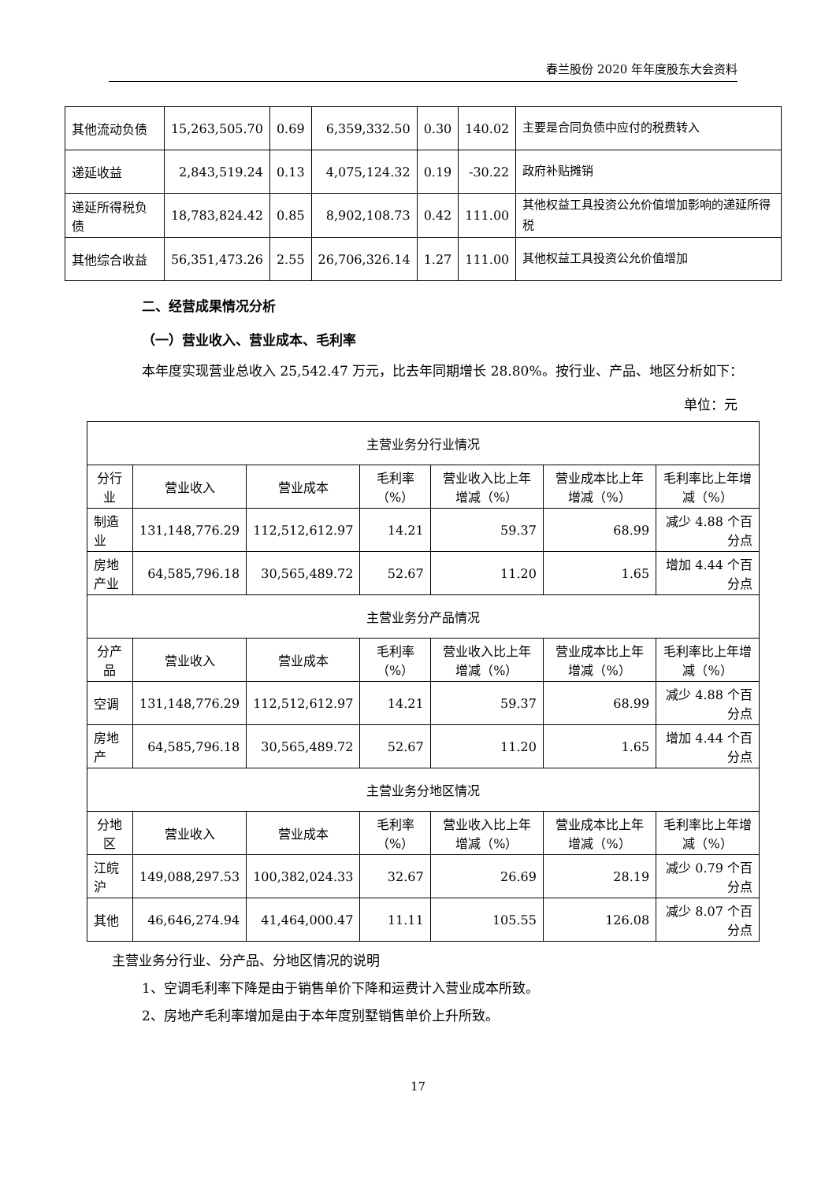春兰股份 2020 年年度股东大会资料
| 其他流动负债 | 15,263,505.70 | 0.69 | 6,359,332.50 | 0.30 | 140.02 | 主要是合同负债中应付的税费转入 |
| 递延收益 | 2,843,519.24 | 0.13 | 4,075,124.32 | 0.19 | -30.22 | 政府补贴摊销 |
| 递延所得税负债 | 18,783,824.42 | 0.85 | 8,902,108.73 | 0.42 | 111.00 | 其他权益工具投资公允价值增加影响的递延所得税 |
| 其他综合收益 | 56,351,473.26 | 2.55 | 26,706,326.14 | 1.27 | 111.00 | 其他权益工具投资公允价值增加 |
二、经营成果情况分析
（一）营业收入、营业成本、毛利率
本年度实现营业总收入 25,542.47 万元，比去年同期增长 28.80%。按行业、产品、地区分析如下：
单位：元
| 主营业务分行业情况 | | | | | | |
| 分行业 | 营业收入 | 营业成本 | 毛利率（%） | 营业收入比上年增减（%） | 营业成本比上年增减（%） | 毛利率比上年增减（%） |
| 制造业 | 131,148,776.29 | 112,512,612.97 | 14.21 | 59.37 | 68.99 | 减少 4.88 个百分点 |
| 房地产业 | 64,585,796.18 | 30,565,489.72 | 52.67 | 11.20 | 1.65 | 增加 4.44 个百分点 |
| 主营业务分产品情况 | | | | | | |
| 分产品 | 营业收入 | 营业成本 | 毛利率（%） | 营业收入比上年增减（%） | 营业成本比上年增减（%） | 毛利率比上年增减（%） |
| 空调 | 131,148,776.29 | 112,512,612.97 | 14.21 | 59.37 | 68.99 | 减少 4.88 个百分点 |
| 房地产 | 64,585,796.18 | 30,565,489.72 | 52.67 | 11.20 | 1.65 | 增加 4.44 个百分点 |
| 主营业务分地区情况 | | | | | | |
| 分地区 | 营业收入 | 营业成本 | 毛利率（%） | 营业收入比上年增减（%） | 营业成本比上年增减（%） | 毛利率比上年增减（%） |
| 江皖沪 | 149,088,297.53 | 100,382,024.33 | 32.67 | 26.69 | 28.19 | 减少 0.79 个百分点 |
| 其他 | 46,646,274.94 | 41,464,000.47 | 11.11 | 105.55 | 126.08 | 减少 8.07 个百分点 |
主营业务分行业、分产品、分地区情况的说明
1、空调毛利率下降是由于销售单价下降和运费计入营业成本所致。
2、房地产毛利率增加是由于本年度别墅销售单价上升所致。
17